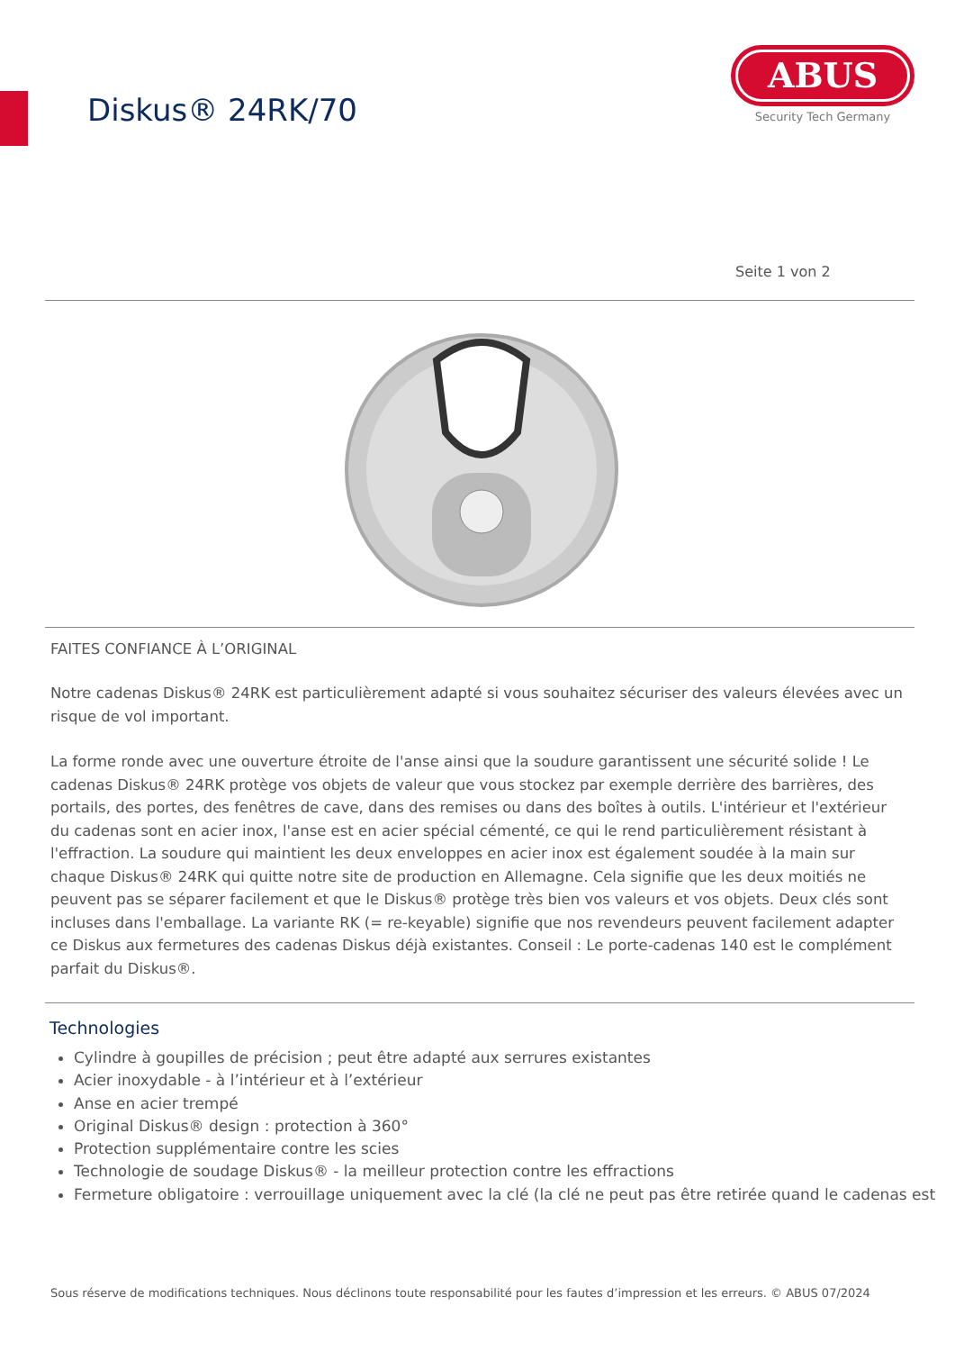Diskus® 24RK/70
ABUS
Security Tech Germany
Seite 1 von 2
FAITES CONFIANCE À L’ORIGINAL
Notre cadenas Diskus® 24RK est particulièrement adapté si vous souhaitez sécuriser des valeurs élevées avec un risque de vol important.
La forme ronde avec une ouverture étroite de l'anse ainsi que la soudure garantissent une sécurité solide ! Le cadenas Diskus® 24RK protège vos objets de valeur que vous stockez par exemple derrière des barrières, des portails, des portes, des fenêtres de cave, dans des remises ou dans des boîtes à outils. L'intérieur et l'extérieur du cadenas sont en acier inox, l'anse est en acier spécial cémenté, ce qui le rend particulièrement résistant à l'effraction. La soudure qui maintient les deux enveloppes en acier inox est également soudée à la main sur chaque Diskus® 24RK qui quitte notre site de production en Allemagne. Cela signifie que les deux moitiés ne peuvent pas se séparer facilement et que le Diskus® protège très bien vos valeurs et vos objets. Deux clés sont incluses dans l'emballage. La variante RK (= re-keyable) signifie que nos revendeurs peuvent facilement adapter ce Diskus aux fermetures des cadenas Diskus déjà existantes. Conseil : Le porte-cadenas 140 est le complément parfait du Diskus®.
Technologies
Cylindre à goupilles de précision ; peut être adapté aux serrures existantes
Acier inoxydable - à l’intérieur et à l’extérieur
Anse en acier trempé
Original Diskus® design : protection à 360°
Protection supplémentaire contre les scies
Technologie de soudage Diskus® - la meilleur protection contre les effractions
Fermeture obligatoire : verrouillage uniquement avec la clé (la clé ne peut pas être retirée quand le cadenas est
Sous réserve de modifications techniques. Nous déclinons toute responsabilité pour les fautes d’impression et les erreurs. © ABUS 07/2024